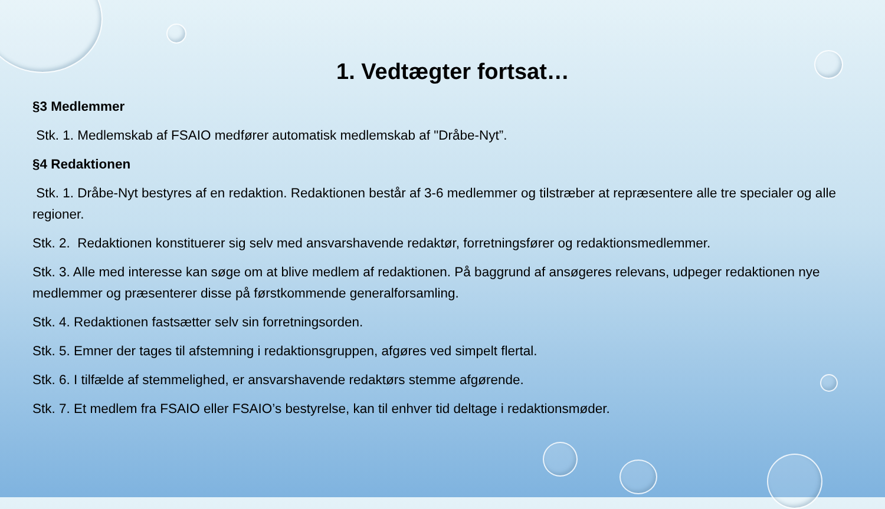1. Vedtægter fortsat…
§3 Medlemmer
Stk. 1. Medlemskab af FSAIO medfører automatisk medlemskab af "Dråbe-Nyt”.
§4 Redaktionen
Stk. 1. Dråbe-Nyt bestyres af en redaktion. Redaktionen består af 3-6 medlemmer og tilstræber at repræsentere alle tre specialer og alle regioner.
Stk. 2. Redaktionen konstituerer sig selv med ansvarshavende redaktør, forretningsfører og redaktionsmedlemmer.
Stk. 3. Alle med interesse kan søge om at blive medlem af redaktionen. På baggrund af ansøgeres relevans, udpeger redaktionen nye medlemmer og præsenterer disse på førstkommende generalforsamling.
Stk. 4. Redaktionen fastsætter selv sin forretningsorden.
Stk. 5. Emner der tages til afstemning i redaktionsgruppen, afgøres ved simpelt flertal.
Stk. 6. I tilfælde af stemmelighed, er ansvarshavende redaktørs stemme afgørende.
Stk. 7. Et medlem fra FSAIO eller FSAIO’s bestyrelse, kan til enhver tid deltage i redaktionsmøder.